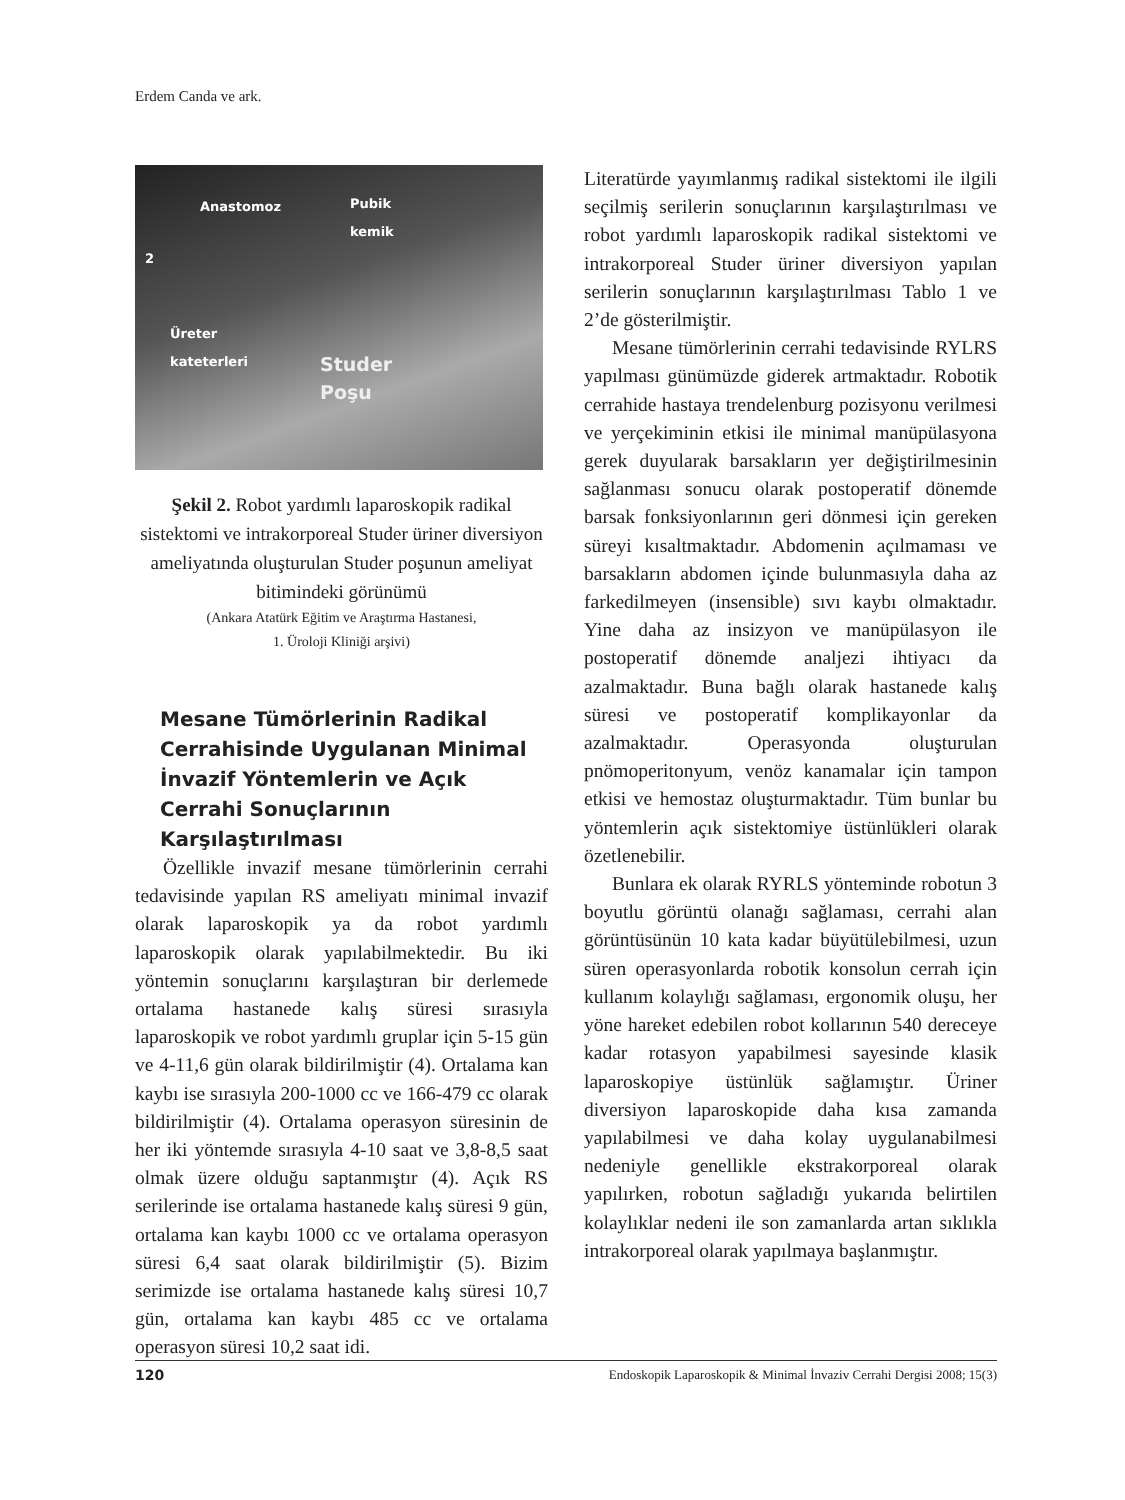Erdem Canda ve ark.
Anastomoz Pubik
kemik
2
Üreter
kateterleri
Studer
Poşu
Şekil 2. Robot yardımlı laparoskopik radikal sistektomi ve intrakorporeal Studer üriner diversiyon ameliyatında oluşturulan Studer poşunun ameliyat bitimindeki görünümü
(Ankara Atatürk Eğitim ve Araştırma Hastanesi,
1. Üroloji Kliniği arşivi)
Mesane Tümörlerinin Radikal Cerrahisinde Uygulanan Minimal İnvazif Yöntemlerin ve Açık Cerrahi Sonuçlarının Karşılaştırılması
Özellikle invazif mesane tümörlerinin cerrahi tedavisinde yapılan RS ameliyatı minimal invazif olarak laparoskopik ya da robot yardımlı laparoskopik olarak yapılabilmektedir. Bu iki yöntemin sonuçlarını karşılaştıran bir derlemede ortalama hastanede kalış süresi sırasıyla laparoskopik ve robot yardımlı gruplar için 5-15 gün ve 4-11,6 gün olarak bildirilmiştir (4). Ortalama kan kaybı ise sırasıyla 200-1000 cc ve 166-479 cc olarak bildirilmiştir (4). Ortalama operasyon süresinin de her iki yöntemde sırasıyla 4-10 saat ve 3,8-8,5 saat olmak üzere olduğu saptanmıştır (4). Açık RS serilerinde ise ortalama hastanede kalış süresi 9 gün, ortalama kan kaybı 1000 cc ve ortalama operasyon süresi 6,4 saat olarak bildirilmiştir (5). Bizim serimizde ise ortalama hastanede kalış süresi 10,7 gün, ortalama kan kaybı 485 cc ve ortalama operasyon süresi 10,2 saat idi.
Literatürde yayımlanmış radikal sistektomi ile ilgili seçilmiş serilerin sonuçlarının karşılaştırılması ve robot yardımlı laparoskopik radikal sistektomi ve intrakorporeal Studer üriner diversiyon yapılan serilerin sonuçlarının karşılaştırılması Tablo 1 ve 2’de gösterilmiştir.
Mesane tümörlerinin cerrahi tedavisinde RYLRS yapılması günümüzde giderek artmaktadır. Robotik cerrahide hastaya trendelenburg pozisyonu verilmesi ve yerçekiminin etkisi ile minimal manüpülasyona gerek duyularak barsakların yer değiştirilmesinin sağlanması sonucu olarak postoperatif dönemde barsak fonksiyonlarının geri dönmesi için gereken süreyi kısaltmaktadır. Abdomenin açılmaması ve barsakların abdomen içinde bulunmasıyla daha az farkedilmeyen (insensible) sıvı kaybı olmaktadır. Yine daha az insizyon ve manüpülasyon ile postoperatif dönemde analjezi ihtiyacı da azalmaktadır. Buna bağlı olarak hastanede kalış süresi ve postoperatif komplikayonlar da azalmaktadır. Operasyonda oluşturulan pnömoperitonyum, venöz kanamalar için tampon etkisi ve hemostaz oluşturmaktadır. Tüm bunlar bu yöntemlerin açık sistektomiye üstünlükleri olarak özetlenebilir.
Bunlara ek olarak RYRLS yönteminde robotun 3 boyutlu görüntü olanağı sağlaması, cerrahi alan görüntüsünün 10 kata kadar büyütülebilmesi, uzun süren operasyonlarda robotik konsolun cerrah için kullanım kolaylığı sağlaması, ergonomik oluşu, her yöne hareket edebilen robot kollarının 540 dereceye kadar rotasyon yapabilmesi sayesinde klasik laparoskopiye üstünlük sağlamıştır. Üriner diversiyon laparoskopide daha kısa zamanda yapılabilmesi ve daha kolay uygulanabilmesi nedeniyle genellikle ekstrakorporeal olarak yapılırken, robotun sağladığı yukarıda belirtilen kolaylıklar nedeni ile son zamanlarda artan sıklıkla intrakorporeal olarak yapılmaya başlanmıştır.
120 Endoskopik Laparoskopik & Minimal İnvaziv Cerrahi Dergisi 2008; 15(3)